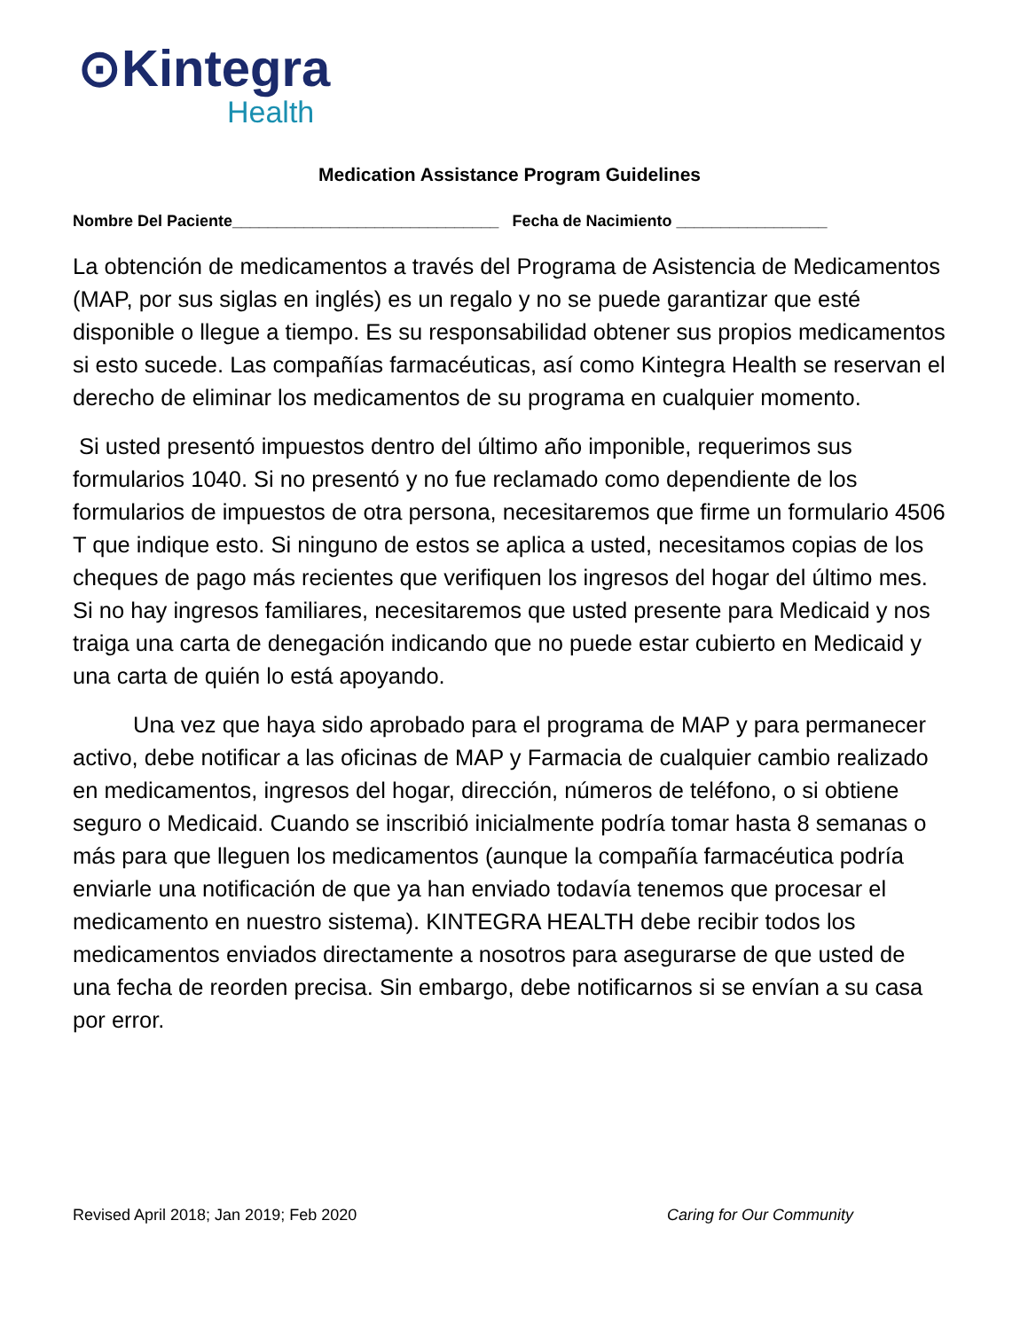⊙Kintegra
Health
Medication Assistance Program Guidelines
Nombre Del Paciente______________________________ Fecha de Nacimiento _________________
La obtención de medicamentos a través del Programa de Asistencia de Medicamentos (MAP, por sus siglas en inglés) es un regalo y no se puede garantizar que esté disponible o llegue a tiempo. Es su responsabilidad obtener sus propios medicamentos si esto sucede. Las compañías farmacéuticas, así como Kintegra Health se reservan el derecho de eliminar los medicamentos de su programa en cualquier momento.
Si usted presentó impuestos dentro del último año imponible, requerimos sus formularios 1040. Si no presentó y no fue reclamado como dependiente de los formularios de impuestos de otra persona, necesitaremos que firme un formulario 4506 T que indique esto. Si ninguno de estos se aplica a usted, necesitamos copias de los cheques de pago más recientes que verifiquen los ingresos del hogar del último mes. Si no hay ingresos familiares, necesitaremos que usted presente para Medicaid y nos traiga una carta de denegación indicando que no puede estar cubierto en Medicaid y una carta de quién lo está apoyando.
Una vez que haya sido aprobado para el programa de MAP y para permanecer activo, debe notificar a las oficinas de MAP y Farmacia de cualquier cambio realizado en medicamentos, ingresos del hogar, dirección, números de teléfono, o si obtiene seguro o Medicaid. Cuando se inscribió inicialmente podría tomar hasta 8 semanas o más para que lleguen los medicamentos (aunque la compañía farmacéutica podría enviarle una notificación de que ya han enviado todavía tenemos que procesar el medicamento en nuestro sistema). KINTEGRA HEALTH debe recibir todos los medicamentos enviados directamente a nosotros para asegurarse de que usted de una fecha de reorden precisa. Sin embargo, debe notificarnos si se envían a su casa por error.
Revised April 2018; Jan 2019; Feb 2020 Caring for Our Community